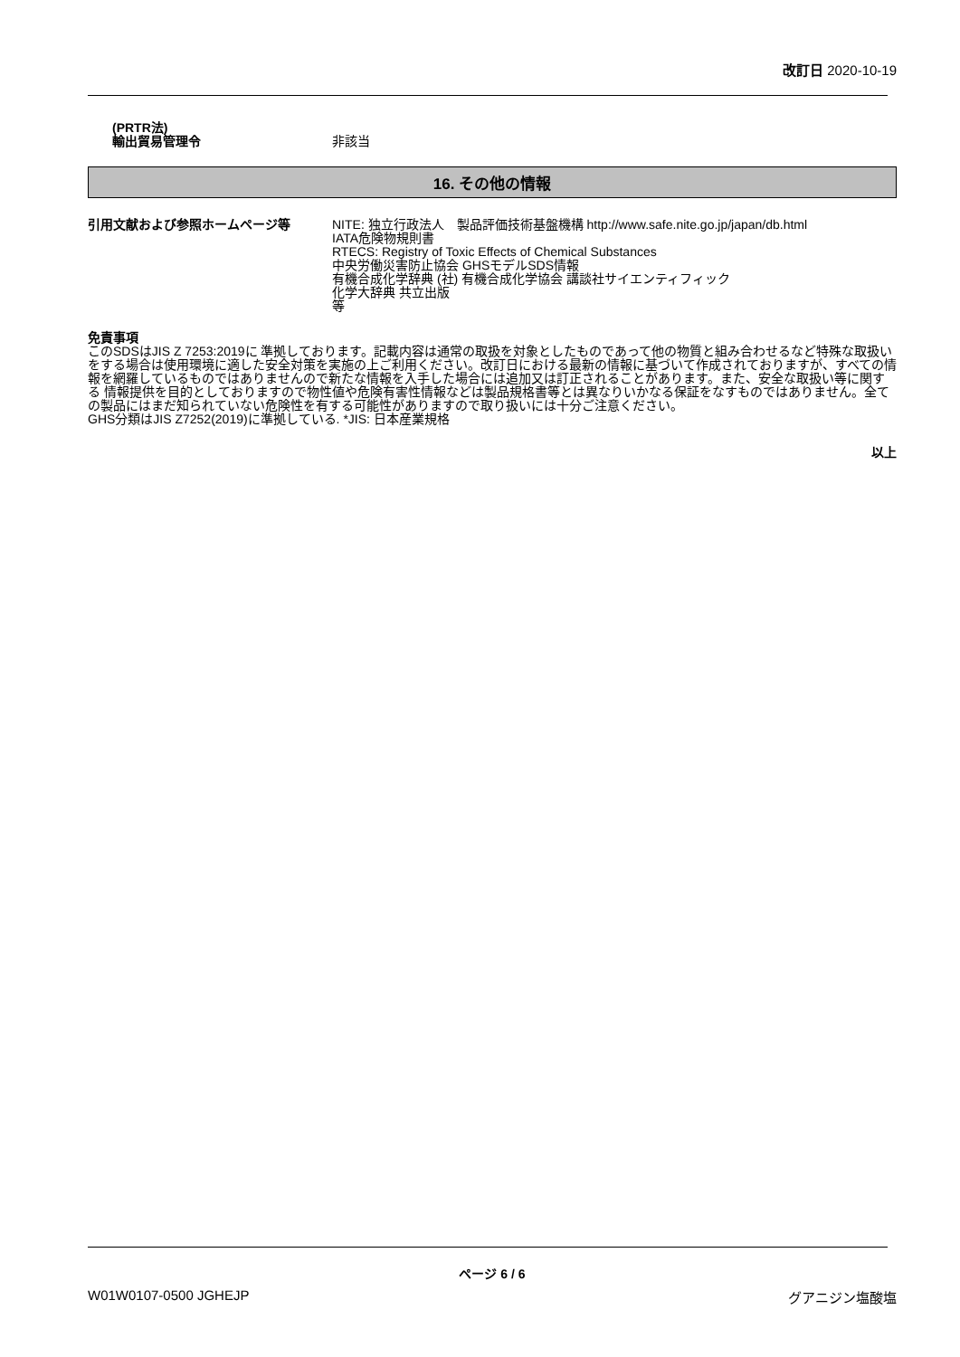改訂日 2020-10-19
(PRTR法)
輸出貿易管理令 非該当
16. その他の情報
引用文献および参照ホームページ等 NITE: 独立行政法人　製品評価技術基盤機構 http://www.safe.nite.go.jp/japan/db.html
IATA危険物規則書
RTECS: Registry of Toxic Effects of Chemical Substances
中央労働災害防止協会 GHSモデルSDS情報
有機合成化学辞典 (社) 有機合成化学協会 講談社サイエンティフィック
化学大辞典 共立出版
等
免責事項
このSDSはJIS Z 7253:2019に 準拠しております。記載内容は通常の取扱を対象としたものであって他の物質と組み合わせるなど特殊な取扱いをする場合は使用環境に適した安全対策を実施の上ご利用ください。改訂日における最新の情報に基づいて作成されておりますが、すべての情報を網羅しているものではありませんので新たな情報を入手した場合には追加又は訂正されることがあります。また、安全な取扱い等に関する 情報提供を目的としておりますので物性値や危険有害性情報などは製品規格書等とは異なりいかなる保証をなすものではありません。全ての製品にはまだ知られていない危険性を有する可能性がありますので取り扱いには十分ご注意ください。
GHS分類はJIS Z7252(2019)に準拠している. *JIS: 日本産業規格
以上
ページ 6 / 6
W01W0107-0500 JGHEJP グアニジン塩酸塩